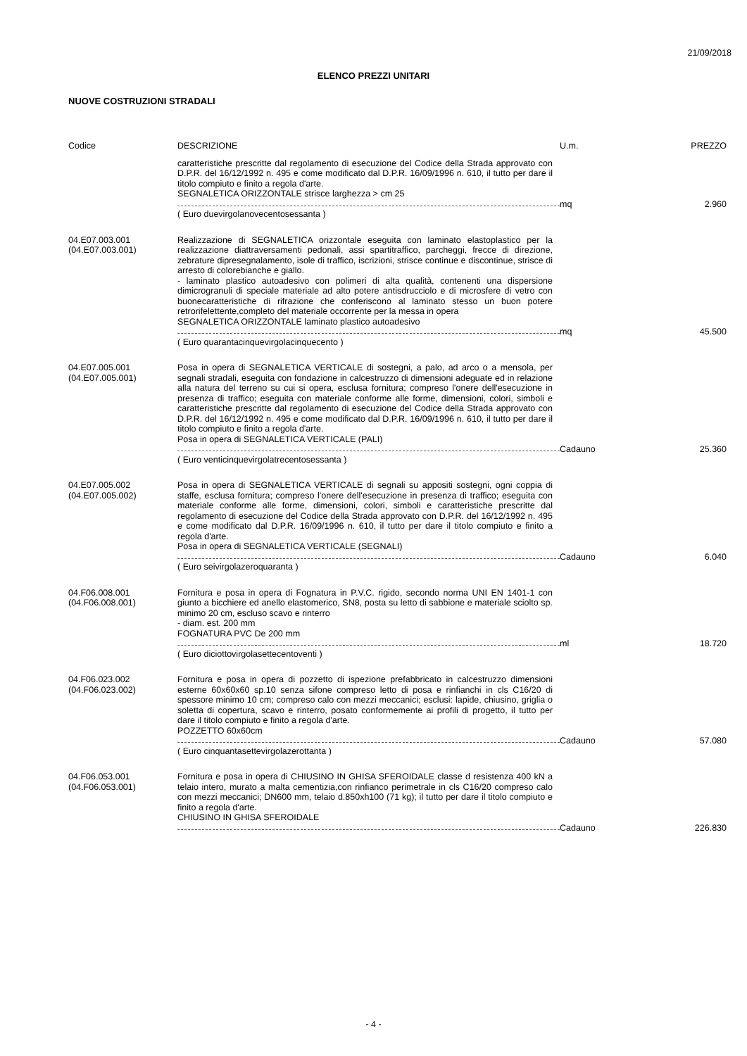21/09/2018
ELENCO PREZZI UNITARI
NUOVE COSTRUZIONI STRADALI
| Codice | DESCRIZIONE | U.m. | PREZZO |
| --- | --- | --- | --- |
| | caratteristiche prescritte dal regolamento di esecuzione del Codice della Strada approvato con D.P.R. del 16/12/1992 n. 495 e come modificato dal D.P.R. 16/09/1996 n. 610, il tutto per dare il titolo compiuto e finito a regola d'arte. SEGNALETICA ORIZZONTALE strisce larghezza > cm 25 | | |
| | | mq | 2.960 |
| | ( Euro duevirgolanovecentosessanta ) | | |
| 04.E07.003.001 (04.E07.003.001) | Realizzazione di SEGNALETICA orizzontale eseguita con laminato elastoplastico per la realizzazione diattraversamenti pedonali, assi spartitraffico, parcheggi, frecce di direzione, zebrature dipresegnalamento, isole di traffico, iscrizioni, strisce continue e discontinue, strisce di arresto di colorebianche e giallo. - laminato plastico autoadesivo con polimeri di alta qualità, contenenti una dispersione dimicrogranuli di speciale materiale ad alto potere antisdrucciolo e di microsfere di vetro con buonecaratteristiche di rifrazione che conferiscono al laminato stesso un buon potere retrorifelettente,completo del materiale occorrente per la messa in opera SEGNALETICA ORIZZONTALE laminato plastico autoadesivo | | |
| | | mq | 45.500 |
| | ( Euro quarantacinquevirgolacinquecento ) | | |
| 04.E07.005.001 (04.E07.005.001) | Posa in opera di SEGNALETICA VERTICALE di sostegni, a palo, ad arco o a mensola, per segnali stradali, eseguita con fondazione in calcestruzzo di dimensioni adeguate ed in relazione alla natura del terreno su cui si opera, esclusa fornitura; compreso l'onere dell'esecuzione in presenza di traffico; eseguita con materiale conforme alle forme, dimensioni, colori, simboli e caratteristiche prescritte dal regolamento di esecuzione del Codice della Strada approvato con D.P.R. del 16/12/1992 n. 495 e come modificato dal D.P.R. 16/09/1996 n. 610, il tutto per dare il titolo compiuto e finito a regola d'arte. Posa in opera di SEGNALETICA VERTICALE (PALI) | | |
| | | Cadauno | 25.360 |
| | ( Euro venticinquevirgolatrecentosessanta ) | | |
| 04.E07.005.002 (04.E07.005.002) | Posa in opera di SEGNALETICA VERTICALE di segnali su appositi sostegni, ogni coppia di staffe, esclusa fornitura; compreso l'onere dell'esecuzione in presenza di traffico; eseguita con materiale conforme alle forme, dimensioni, colori, simboli e caratteristiche prescritte dal regolamento di esecuzione del Codice della Strada approvato con D.P.R. del 16/12/1992 n. 495 e come modificato dal D.P.R. 16/09/1996 n. 610, il tutto per dare il titolo compiuto e finito a regola d'arte. Posa in opera di SEGNALETICA VERTICALE (SEGNALI) | | |
| | | Cadauno | 6.040 |
| | ( Euro seivirgolazeroquaranta ) | | |
| 04.F06.008.001 (04.F06.008.001) | Fornitura e posa in opera di Fognatura in P.V.C. rigido, secondo norma UNI EN 1401-1 con giunto a bicchiere ed anello elastomerico, SN8, posta su letto di sabbione e materiale sciolto sp. minimo 20 cm, escluso scavo e rinterro - diam. est. 200 mm FOGNATURA PVC De 200 mm | | |
| | | ml | 18.720 |
| | ( Euro diciottovirgolasettecentoventi ) | | |
| 04.F06.023.002 (04.F06.023.002) | Fornitura e posa in opera di pozzetto di ispezione prefabbricato in calcestruzzo dimensioni esterne 60x60x60 sp.10 senza sifone compreso letto di posa e rinfianchi in cls C16/20 di spessore minimo 10 cm; compreso calo con mezzi meccanici; esclusi: lapide, chiusino, griglia o soletta di copertura, scavo e rinterro, posato conformemente ai profili di progetto, il tutto per dare il titolo compiuto e finito a regola d'arte. POZZETTO 60x60cm | | |
| | | Cadauno | 57.080 |
| | ( Euro cinquantasettevirgolazerottanta ) | | |
| 04.F06.053.001 (04.F06.053.001) | Fornitura e posa in opera di CHIUSINO IN GHISA SFEROIDALE classe d resistenza 400 kN a telaio intero, murato a malta cementizia,con rinfianco perimetrale in cls C16/20 compreso calo con mezzi meccanici; DN600 mm, telaio d.850xh100 (71 kg); il tutto per dare il titolo compiuto e finito a regola d'arte. CHIUSINO IN GHISA SFEROIDALE | | |
| | | Cadauno | 226.830 |
- 4 -